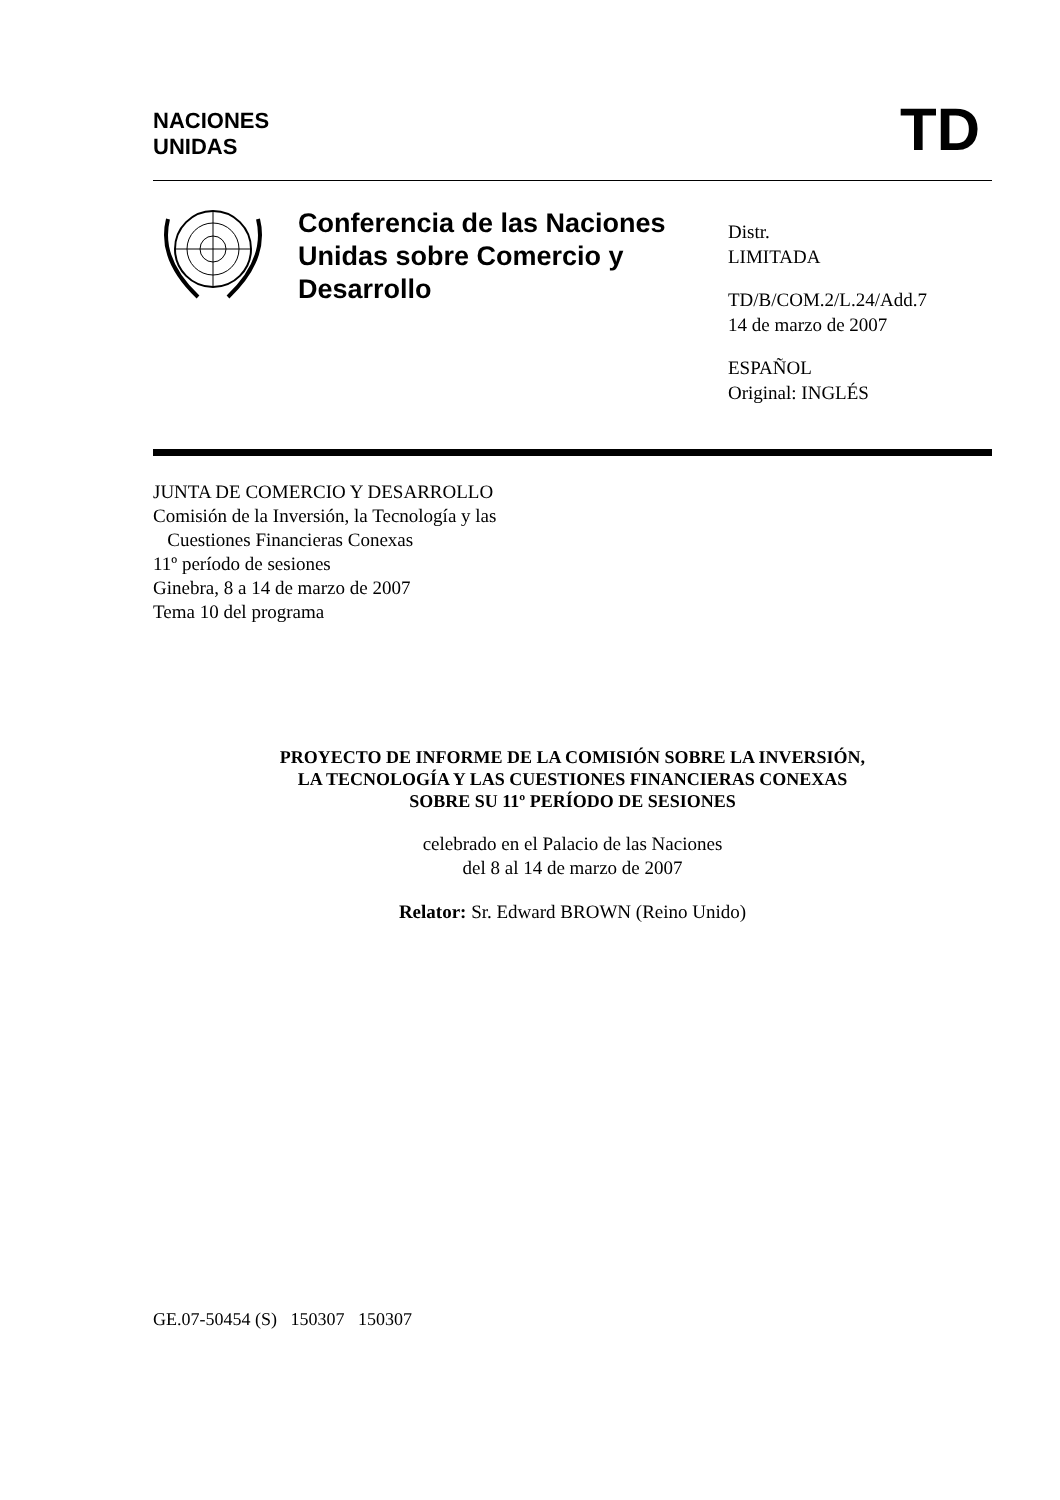NACIONES
UNIDAS
TD
Conferencia de las Naciones Unidas sobre Comercio y Desarrollo
Distr.
LIMITADA
TD/B/COM.2/L.24/Add.7
14 de marzo de 2007
ESPAÑOL
Original: INGLÉS
JUNTA DE COMERCIO Y DESARROLLO
Comisión de la Inversión, la Tecnología y las
Cuestiones Financieras Conexas
11º período de sesiones
Ginebra, 8 a 14 de marzo de 2007
Tema 10 del programa
PROYECTO DE INFORME DE LA COMISIÓN SOBRE LA INVERSIÓN,
LA TECNOLOGÍA Y LAS CUESTIONES FINANCIERAS CONEXAS
SOBRE SU 11º PERÍODO DE SESIONES
celebrado en el Palacio de las Naciones
del 8 al 14 de marzo de 2007
Relator: Sr. Edward BROWN (Reino Unido)
GE.07-50454 (S) 150307 150307